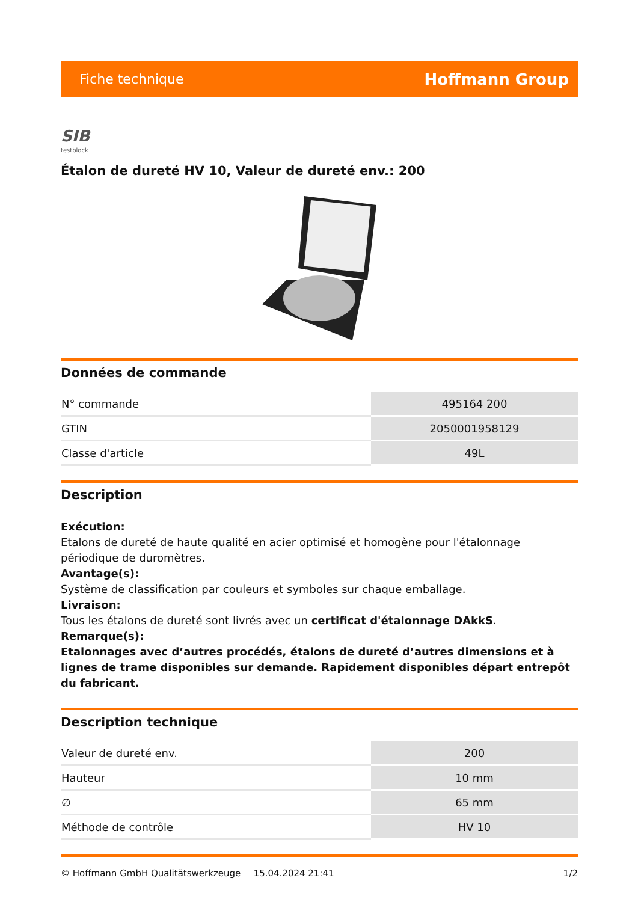Fiche technique Hoffmann Group
SIB
testblock
Étalon de dureté HV 10, Valeur de dureté env.: 200
Données de commande
| N° commande | 495164 200 |
| GTIN | 2050001958129 |
| Classe d'article | 49L |
Description
Exécution:
Etalons de dureté de haute qualité en acier optimisé et homogène pour l'étalonnage périodique de duromètres.
Avantage(s):
Système de classification par couleurs et symboles sur chaque emballage.
Livraison:
Tous les étalons de dureté sont livrés avec un certificat d'étalonnage DAkkS.
Remarque(s):
Etalonnages avec d’autres procédés, étalons de dureté d’autres dimensions et à lignes de trame disponibles sur demande. Rapidement disponibles départ entrepôt du fabricant.
Description technique
| Valeur de dureté env. | 200 |
| Hauteur | 10 mm |
| ∅ | 65 mm |
| Méthode de contrôle | HV 10 |
© Hoffmann GmbH Qualitätswerkzeuge 15.04.2024 21:41 1/2